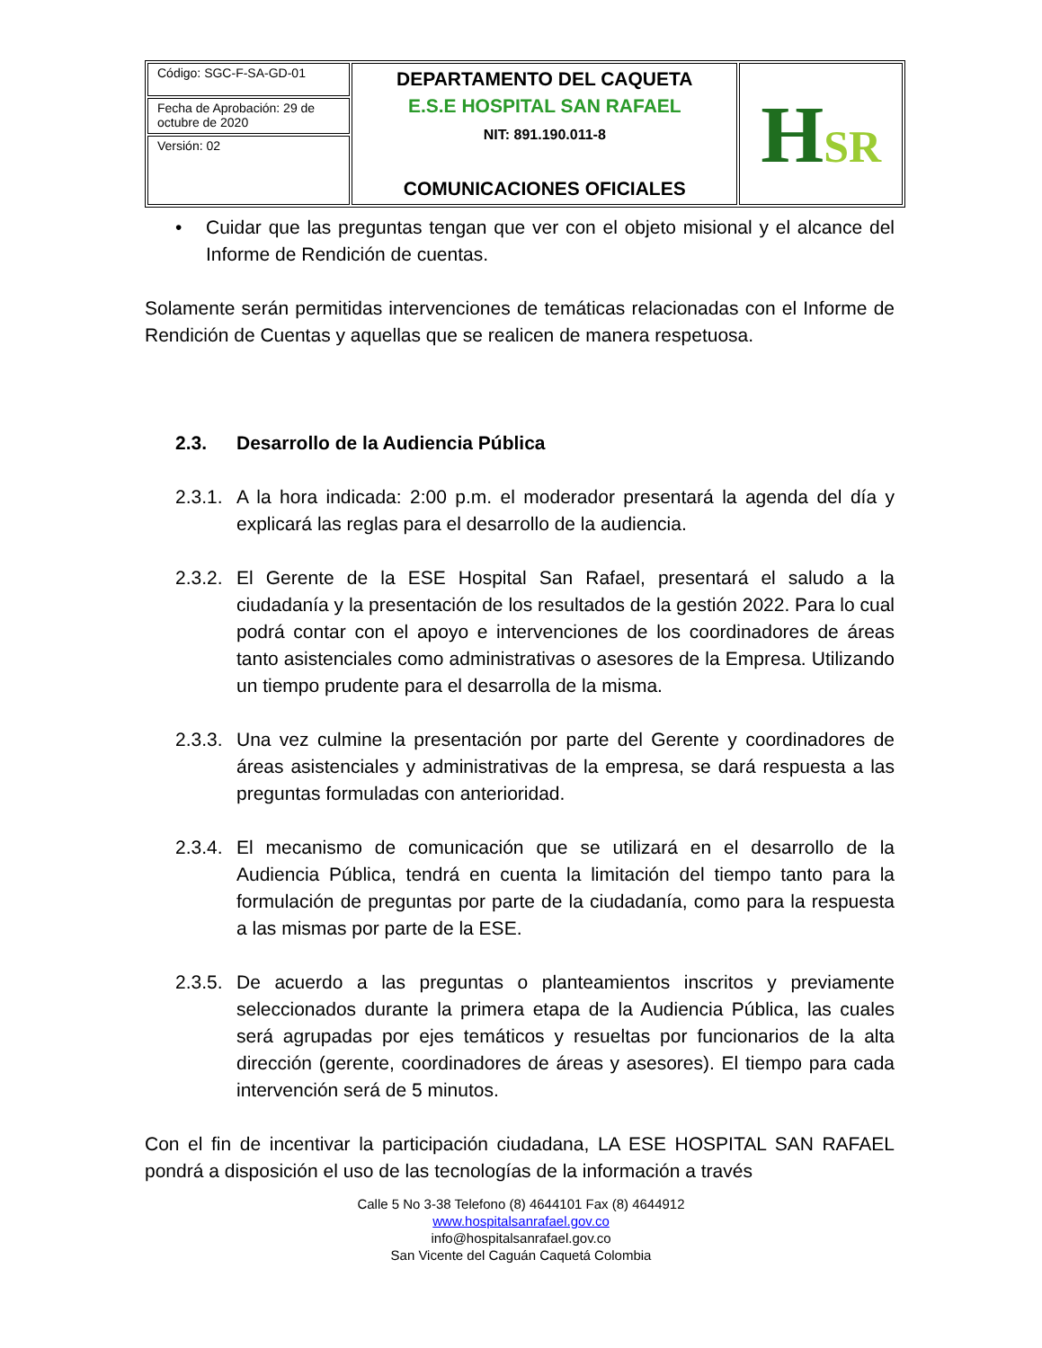| Código: SGC-F-SA-GD-01 | DEPARTAMENTO DEL CAQUETA E.S.E HOSPITAL SAN RAFAEL NIT: 891.190.011-8 COMUNICACIONES OFICIALES | H SR |
| Fecha de Aprobación: 29 de octubre de 2020 | | |
| Versión: 02 | | |
• Cuidar que las preguntas tengan que ver con el objeto misional y el alcance del Informe de Rendición de cuentas.
Solamente serán permitidas intervenciones de temáticas relacionadas con el Informe de Rendición de Cuentas y aquellas que se realicen de manera respetuosa.
2.3. Desarrollo de la Audiencia Pública
2.3.1.
A la hora indicada: 2:00 p.m. el moderador presentará la agenda del día y explicará las reglas para el desarrollo de la audiencia.
2.3.2.
El Gerente de la ESE Hospital San Rafael, presentará el saludo a la ciudadanía y la presentación de los resultados de la gestión 2022. Para lo cual podrá contar con el apoyo e intervenciones de los coordinadores de áreas tanto asistenciales como administrativas o asesores de la Empresa. Utilizando un tiempo prudente para el desarrolla de la misma.
2.3.3.
Una vez culmine la presentación por parte del Gerente y coordinadores de áreas asistenciales y administrativas de la empresa, se dará respuesta a las preguntas formuladas con anterioridad.
2.3.4.
El mecanismo de comunicación que se utilizará en el desarrollo de la Audiencia Pública, tendrá en cuenta la limitación del tiempo tanto para la formulación de preguntas por parte de la ciudadanía, como para la respuesta a las mismas por parte de la ESE.
2.3.5.
De acuerdo a las preguntas o planteamientos inscritos y previamente seleccionados durante la primera etapa de la Audiencia Pública, las cuales será agrupadas por ejes temáticos y resueltas por funcionarios de la alta dirección (gerente, coordinadores de áreas y asesores). El tiempo para cada intervención será de 5 minutos.
Con el fin de incentivar la participación ciudadana, LA ESE HOSPITAL SAN RAFAEL pondrá a disposición el uso de las tecnologías de la información a través
Calle 5 No 3-38 Telefono (8) 4644101 Fax (8) 4644912
www.hospitalsanrafael.gov.co
info@hospitalsanrafael.gov.co
San Vicente del Caguán Caquetá Colombia